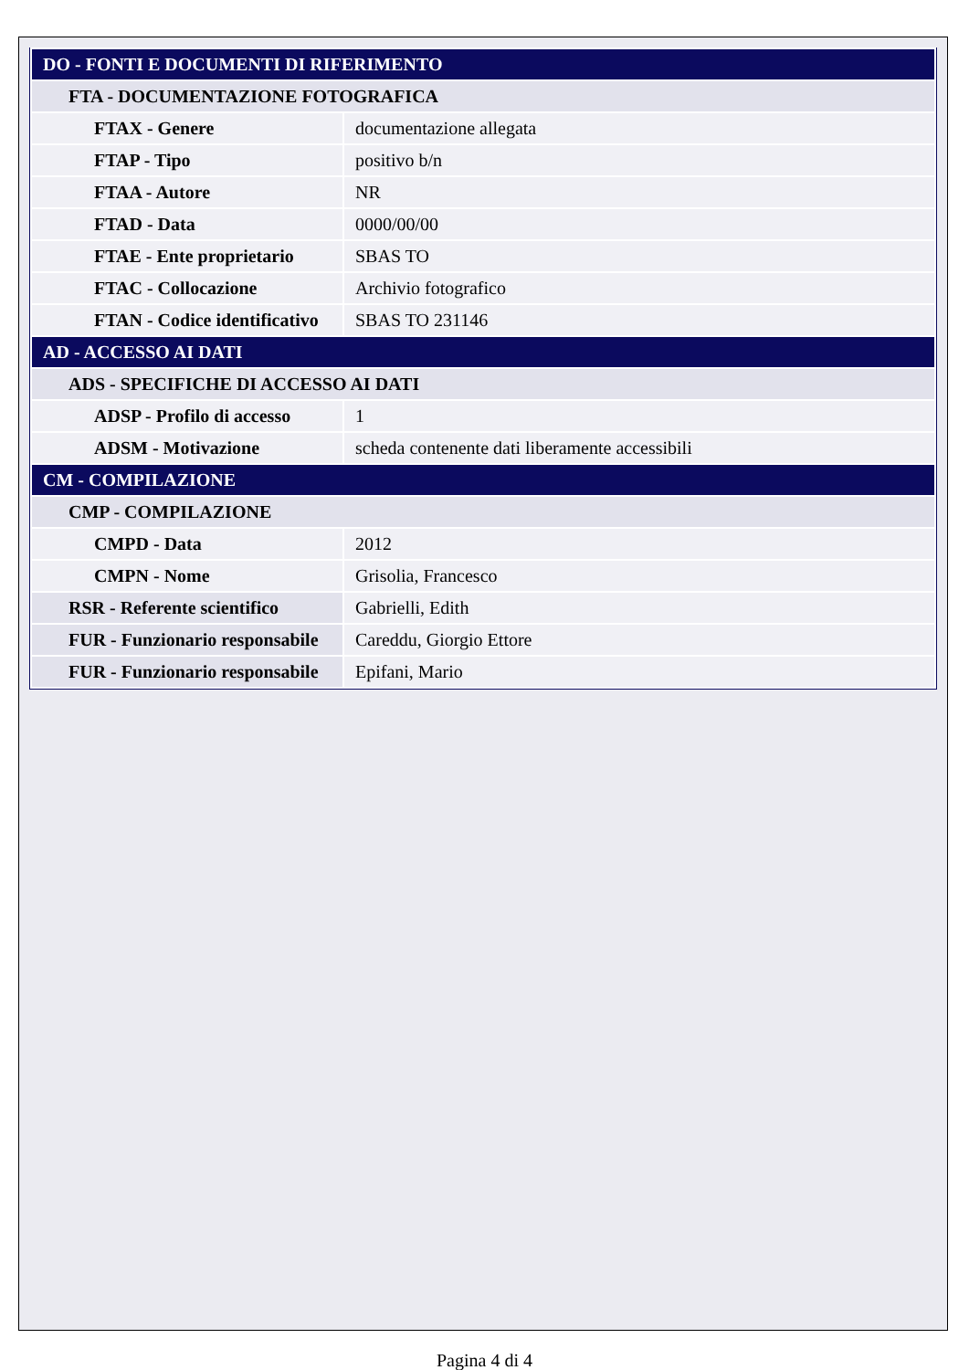| DO - FONTI E DOCUMENTI DI RIFERIMENTO | |
| FTA - DOCUMENTAZIONE FOTOGRAFICA | |
| FTAX - Genere | documentazione allegata |
| FTAP - Tipo | positivo b/n |
| FTAA - Autore | NR |
| FTAD - Data | 0000/00/00 |
| FTAE - Ente proprietario | SBAS TO |
| FTAC - Collocazione | Archivio fotografico |
| FTAN - Codice identificativo | SBAS TO 231146 |
| AD - ACCESSO AI DATI | |
| ADS - SPECIFICHE DI ACCESSO AI DATI | |
| ADSP - Profilo di accesso | 1 |
| ADSM - Motivazione | scheda contenente dati liberamente accessibili |
| CM - COMPILAZIONE | |
| CMP - COMPILAZIONE | |
| CMPD - Data | 2012 |
| CMPN - Nome | Grisolia, Francesco |
| RSR - Referente scientifico | Gabrielli, Edith |
| FUR - Funzionario responsabile | Careddu, Giorgio Ettore |
| FUR - Funzionario responsabile | Epifani, Mario |
Pagina 4 di 4